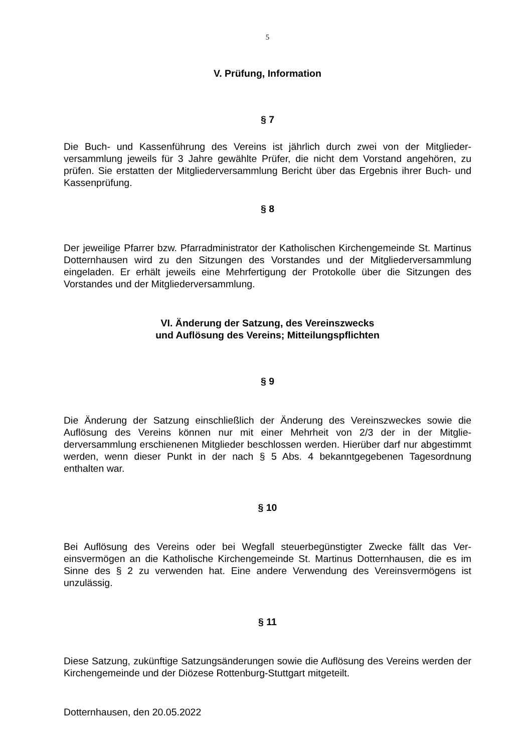5
V. Prüfung, Information
§ 7
Die Buch- und Kassenführung des Vereins ist jährlich durch zwei von der Mitglieder­versammlung jeweils für 3 Jahre gewählte Prüfer, die nicht dem Vorstand angehören, zu prüfen. Sie erstatten der Mitgliederversammlung Bericht über das Ergebnis ihrer Buch- und Kassenprüfung.
§ 8
Der jeweilige Pfarrer bzw. Pfarradministrator der Katholischen Kirchengemeinde St. Martinus Dotternhausen wird zu den Sitzungen des Vorstandes und der Mitglieder­versammlung eingeladen. Er erhält jeweils eine Mehrfertigung der Protokolle über die Sitzungen des Vorstandes und der Mitgliederversammlung.
VI. Änderung der Satzung, des Vereinszwecks
und Auflösung des Vereins; Mitteilungspflichten
§ 9
Die Änderung der Satzung einschließlich der Änderung des Vereinszweckes sowie die Auflösung des Vereins können nur mit einer Mehrheit von 2/3 der in der Mitglie­derversammlung erschienenen Mitglieder beschlossen werden. Hierüber darf nur abgestimmt werden, wenn dieser Punkt in der nach § 5 Abs. 4 bekanntgegebenen Tagesordnung enthalten war.
§ 10
Bei Auflösung des Vereins oder bei Wegfall steuerbegünstigter Zwecke fällt das Ver­einsvermögen an die Katholische Kirchengemeinde St. Martinus Dotternhausen, die es im Sinne des § 2 zu verwenden hat. Eine andere Verwendung des Vereinsvermö­gens ist unzulässig.
§ 11
Diese Satzung, zukünftige Satzungsänderungen sowie die Auflösung des Vereins werden der Kirchengemeinde und der Diözese Rottenburg-Stuttgart mitgeteilt.
Dotternhausen, den 20.05.2022